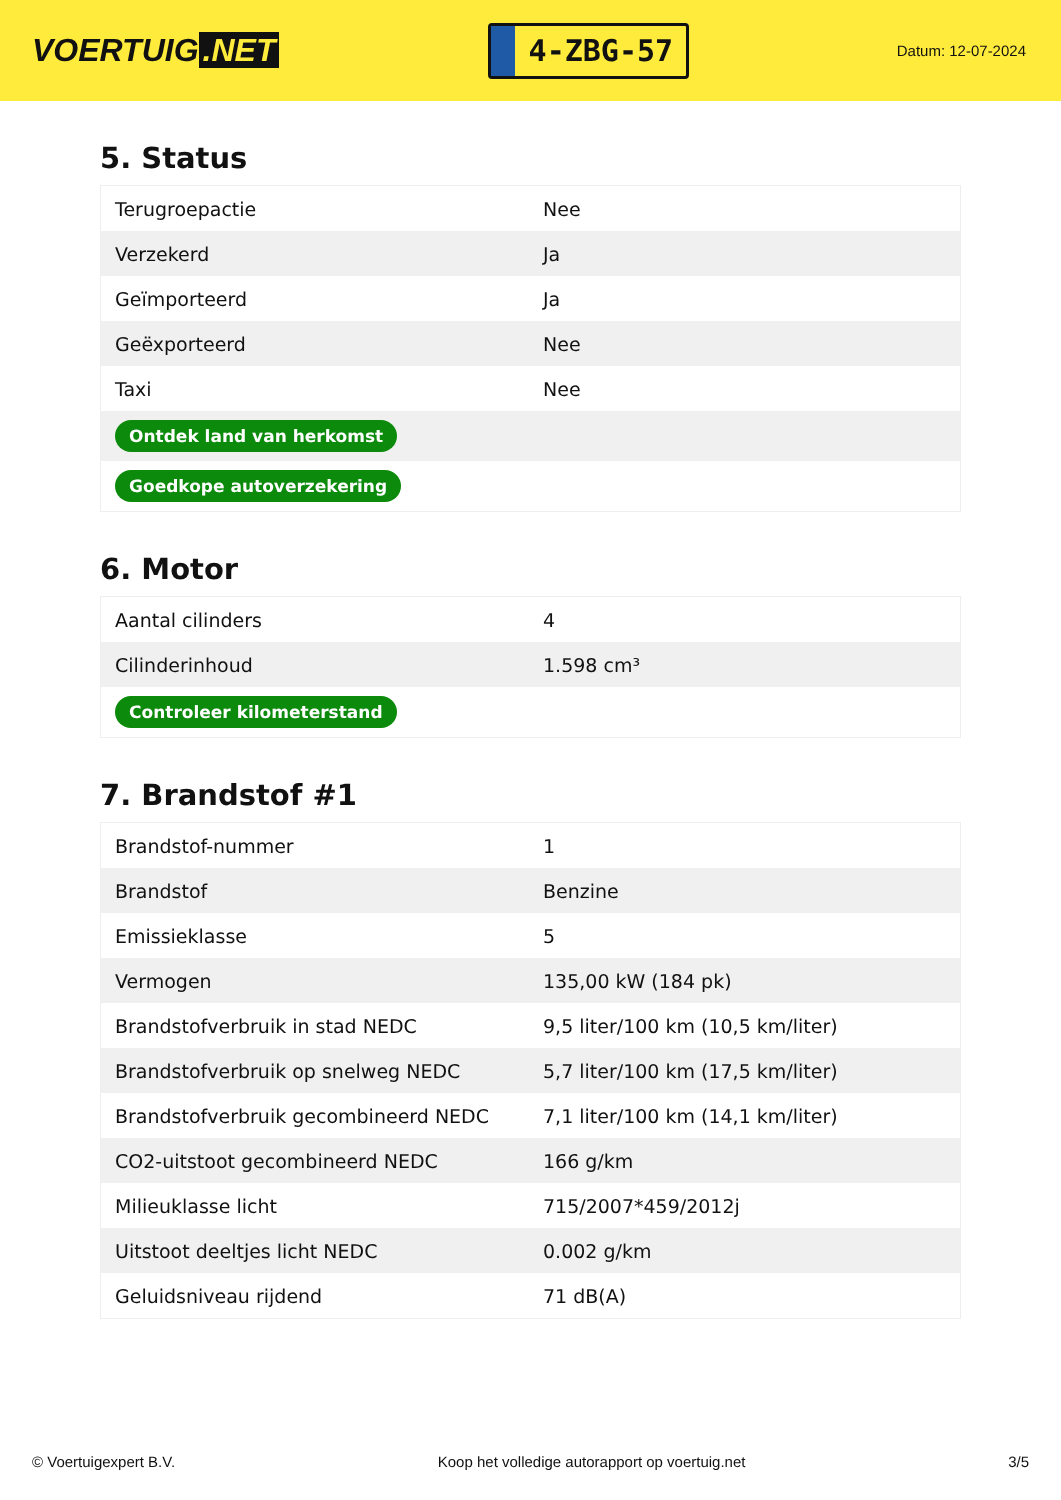VOERTUIG.NET
4-ZBG-57
Datum: 12-07-2024
5. Status
| Terugroepactie | Nee |
| Verzekerd | Ja |
| Geïmporteerd | Ja |
| Geëxporteerd | Nee |
| Taxi | Nee |
| Ontdek land van herkomst | |
| Goedkope autoverzekering | |
6. Motor
| Aantal cilinders | 4 |
| Cilinderinhoud | 1.598 cm³ |
| Controleer kilometerstand | |
7. Brandstof #1
| Brandstof-nummer | 1 |
| Brandstof | Benzine |
| Emissieklasse | 5 |
| Vermogen | 135,00 kW (184 pk) |
| Brandstofverbruik in stad NEDC | 9,5 liter/100 km (10,5 km/liter) |
| Brandstofverbruik op snelweg NEDC | 5,7 liter/100 km (17,5 km/liter) |
| Brandstofverbruik gecombineerd NEDC | 7,1 liter/100 km (14,1 km/liter) |
| CO2-uitstoot gecombineerd NEDC | 166 g/km |
| Milieuklasse licht | 715/2007*459/2012j |
| Uitstoot deeltjes licht NEDC | 0.002 g/km |
| Geluidsniveau rijdend | 71 dB(A) |
© Voertuigexpert B.V. Koop het volledige autorapport op voertuig.net 3/5